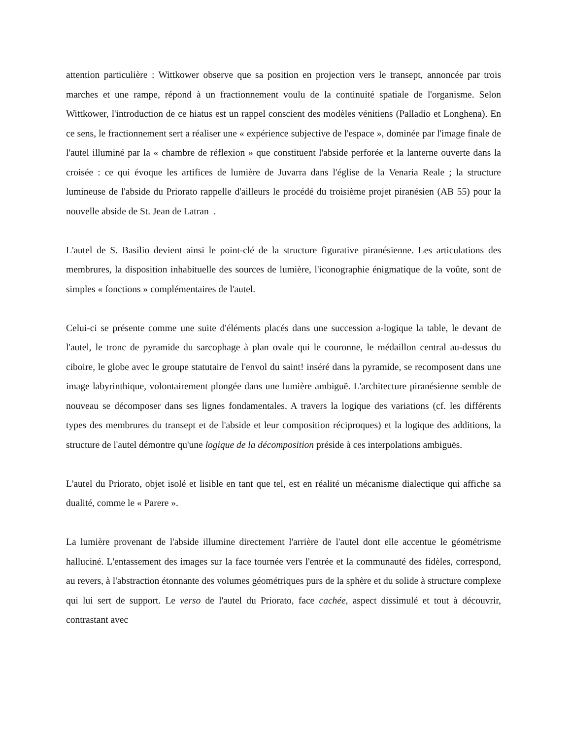attention particulière : Wittkower observe que sa position en projection vers le transept, annoncée par trois marches et une rampe, répond à un fractionnement voulu de la continuité spatiale de l'organisme. Selon Wittkower, l'introduction de ce hiatus est un rappel conscient des modèles vénitiens (Palladio et Longhena). En ce sens, le fractionnement sert a réaliser une « expérience subjective de l'espace », dominée par l'image finale de l'autel illuminé par la « chambre de réflexion » que constituent l'abside perforée et la lanterne ouverte dans la croisée : ce qui évoque les artifices de lumière de Juvarra dans l'église de la Venaria Reale ; la structure lumineuse de l'abside du Priorato rappelle d'ailleurs le procédé du troisième projet piranésien (AB 55) pour la nouvelle abside de St. Jean de Latran .
L'autel de S. Basilio devient ainsi le point-clé de la structure figurative piranésienne. Les articulations des membrures, la disposition inhabituelle des sources de lumière, l'iconographie énigmatique de la voûte, sont de simples « fonctions » complémentaires de l'autel.
Celui-ci se présente comme une suite d'éléments placés dans une succession a-logique la table, le devant de l'autel, le tronc de pyramide du sarcophage à plan ovale qui le couronne, le médaillon central au-dessus du ciboire, le globe avec le groupe statutaire de l'envol du saint! inséré dans la pyramide, se recomposent dans une image labyrinthique, volontairement plongée dans une lumière ambiguë. L'architecture piranésienne semble de nouveau se décomposer dans ses lignes fondamentales. A travers la logique des variations (cf. les différents types des membrures du transept et de l'abside et leur composition réciproques) et la logique des additions, la structure de l'autel démontre qu'une logique de la décomposition préside à ces interpolations ambiguës.
L'autel du Priorato, objet isolé et lisible en tant que tel, est en réalité un mécanisme dialectique qui affiche sa dualité, comme le « Parere ».
La lumière provenant de l'abside illumine directement l'arrière de l'autel dont elle accentue le géométrisme halluciné. L'entassement des images sur la face tournée vers l'entrée et la communauté des fidèles, correspond, au revers, à l'abstraction étonnante des volumes géométriques purs de la sphère et du solide à structure complexe qui lui sert de support. Le verso de l'autel du Priorato, face cachée, aspect dissimulé et tout à découvrir, contrastant avec